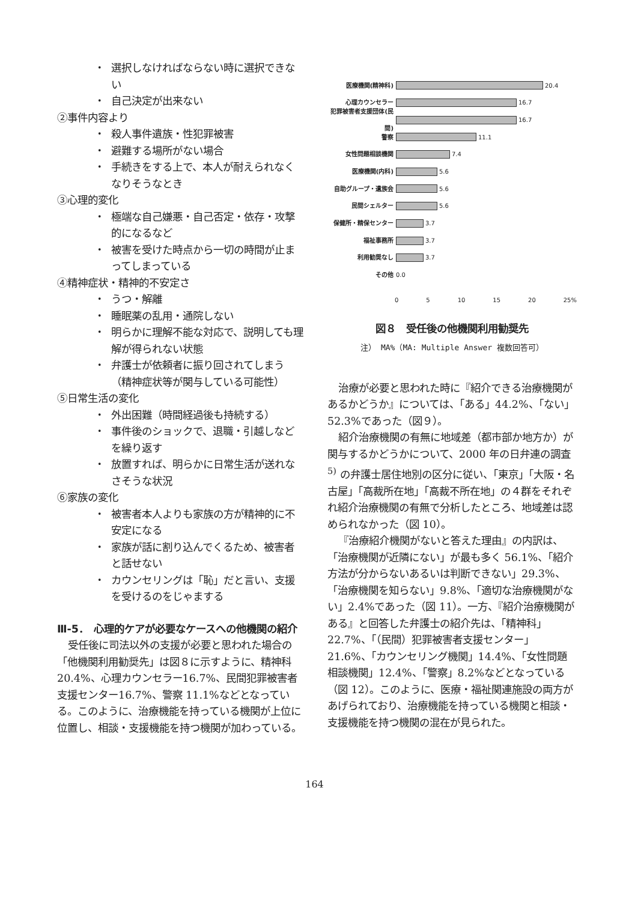・ 選択しなければならない時に選択できない
・ 自己決定が出来ない
②事件内容より
・ 殺人事件遺族・性犯罪被害
・ 避難する場所がない場合
・ 手続きをする上で、本人が耐えられなくなりそうなとき
③心理的変化
・ 極端な自己嫌悪・自己否定・依存・攻撃的になるなど
・ 被害を受けた時点から一切の時間が止まってしまっている
④精神症状・精神的不安定さ
・ うつ・解離
・ 睡眠薬の乱用・通院しない
・ 明らかに理解不能な対応で、説明しても理解が得られない状態
・ 弁護士が依頼者に振り回されてしまう（精神症状等が関与している可能性）
⑤日常生活の変化
・ 外出困難（時間経過後も持続する）
・ 事件後のショックで、退職・引越しなどを繰り返す
・ 放置すれば、明らかに日常生活が送れなさそうな状況
⑥家族の変化
・ 被害者本人よりも家族の方が精神的に不安定になる
・ 家族が話に割り込んでくるため、被害者と話せない
・ カウンセリングは「恥」だと言い、支援を受けるのをじゃまする
Ⅲ-5．　心理的ケアが必要なケースへの他機関の紹介
受任後に司法以外の支援が必要と思われた場合の「他機関利用勧奨先」は図８に示すように、精神科 20.4%、心理カウンセラー16.7%、民間犯罪被害者支援センター16.7%、警察 11.1%などとなっている。このように、治療機能を持っている機関が上位に位置し、相談・支援機能を持つ機関が加わっている。
医療機関(精神科) 20.4
心理カウンセラー 16.7
犯罪被害者支援団体(民間) 16.7
警察 11.1
女性問題相談機関 7.4
医療機関(内科) 5.6
自助グループ・遺族会 5.6
民間シェルター 5.6
保健所・精保センター 3.7
福祉事務所 3.7
利用勧奨なし 3.7
その他 0.0
0 5 10 15 20 25%
図８　受任後の他機関利用勧奨先
注） MA%（MA: Multiple Answer 複数回答可）
治療が必要と思われた時に『紹介できる治療機関があるかどうか』については、「ある」44.2%、「ない」52.3%であった（図９）。
紹介治療機関の有無に地域差（都市部か地方か）が関与するかどうかについて、2000 年の日弁連の調査<sup>5)</sup> の弁護士居住地別の区分に従い、「東京」「大阪・名古屋」「高裁所在地」「高裁不所在地」の４群をそれぞれ紹介治療機関の有無で分析したところ、地域差は認められなかった（図 10）。
『治療紹介機関がないと答えた理由』の内訳は、「治療機関が近隣にない」が最も多く 56.1%、「紹介方法が分からないあるいは判断できない」29.3%、「治療機関を知らない」9.8%、「適切な治療機関がない」2.4%であった（図 11）。一方、『紹介治療機関がある』と回答した弁護士の紹介先は、「精神科」22.7%、「（民間）犯罪被害者支援センター」21.6%、「カウンセリング機関」14.4%、「女性問題相談機関」12.4%、「警察」8.2%などとなっている（図 12）。このように、医療・福祉関連施設の両方があげられており、治療機能を持っている機関と相談・支援機能を持つ機関の混在が見られた。
164